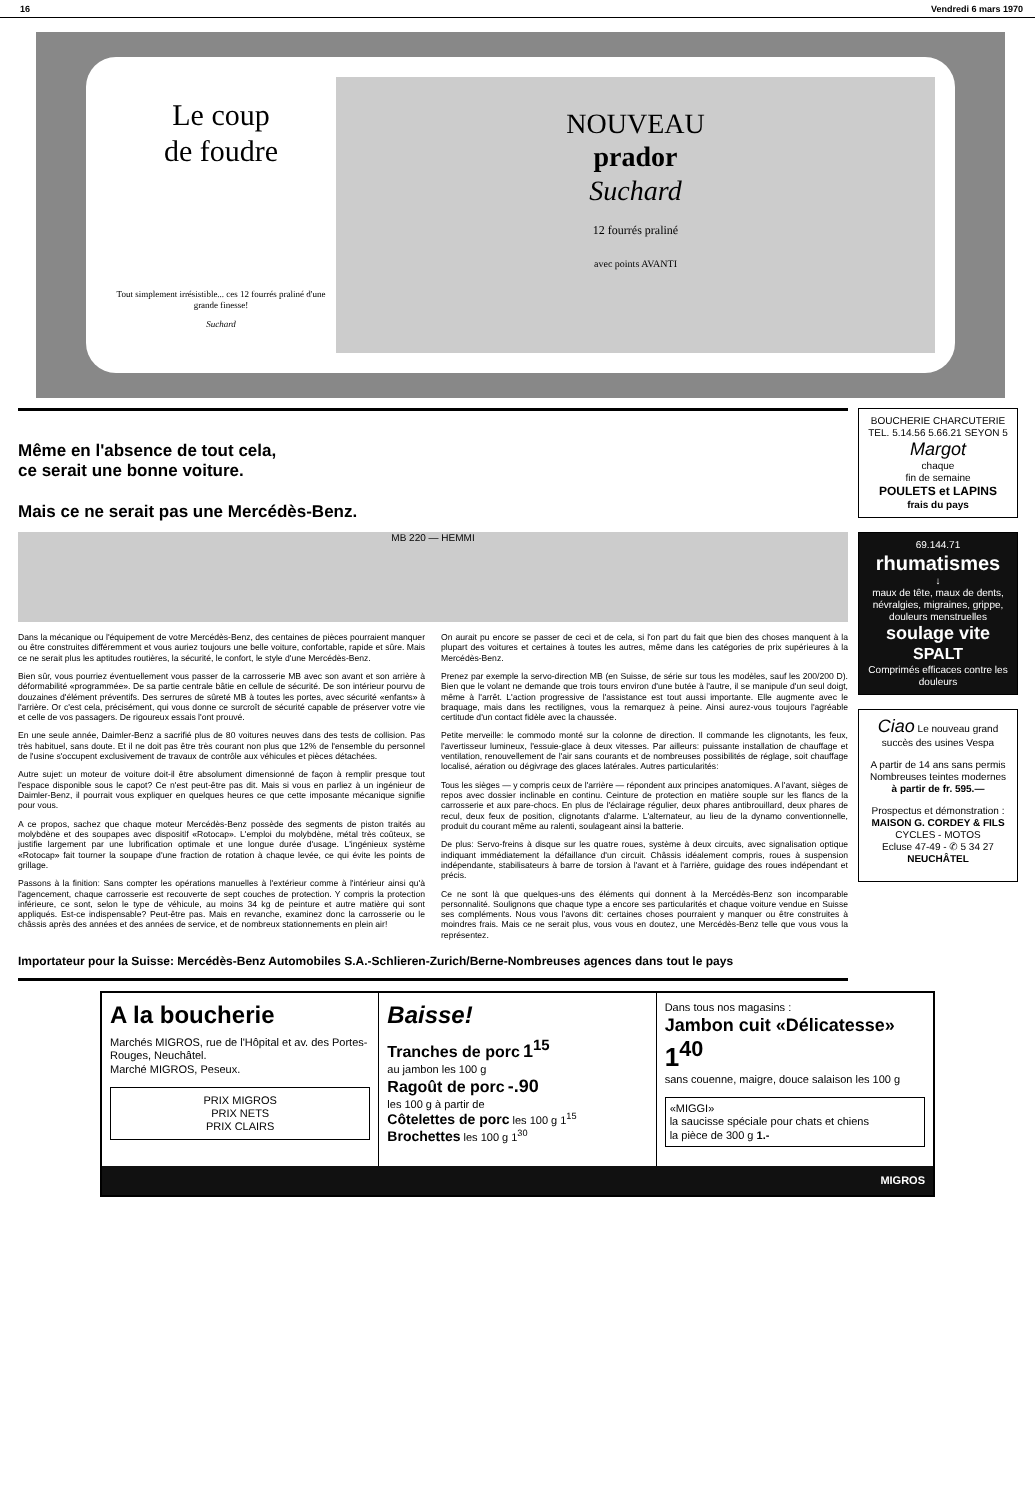16 Vendredi 6 mars 1970
Le coup
de foudre
Tout simplement irrésistible... ces 12 fourrés praliné d'une grande finesse!
Suchard
NOUVEAU
prador
Suchard
12 fourrés praliné
avec points AVANTI
Même en l'absence de tout cela,
ce serait une bonne voiture.
Mais ce ne serait pas une Mercédès-Benz.
MB 220 — HEMMI
Dans la mécanique ou l'équipement de votre Mercédès-Benz, des centaines de pièces pourraient manquer ou être construites différemment et vous auriez toujours une belle voiture, confortable, rapide et sûre. Mais ce ne serait plus les aptitudes routières, la sécurité, le confort, le style d'une Mercédès-Benz.
Bien sûr, vous pourriez éventuellement vous passer de la carrosserie MB avec son avant et son arrière à déformabilité «programmée». De sa partie centrale bâtie en cellule de sécurité. De son intérieur pourvu de douzaines d'élément préventifs. Des serrures de sûreté MB à toutes les portes, avec sécurité «enfants» à l'arrière. Or c'est cela, précisément, qui vous donne ce surcroît de sécurité capable de préserver votre vie et celle de vos passagers. De rigoureux essais l'ont prouvé.
En une seule année, Daimler-Benz a sacrifié plus de 80 voitures neuves dans des tests de collision. Pas très habituel, sans doute. Et il ne doit pas être très courant non plus que 12% de l'ensemble du personnel de l'usine s'occupent exclusivement de travaux de contrôle aux véhicules et pièces détachées.
Autre sujet: un moteur de voiture doit-il être absolument dimensionné de façon à remplir presque tout l'espace disponible sous le capot? Ce n'est peut-être pas dit. Mais si vous en parliez à un ingénieur de Daimler-Benz, il pourrait vous expliquer en quelques heures ce que cette imposante mécanique signifie pour vous.
A ce propos, sachez que chaque moteur Mercédès-Benz possède des segments de piston traités au molybdène et des soupapes avec dispositif «Rotocap». L'emploi du molybdène, métal très coûteux, se justifie largement par une lubrification optimale et une longue durée d'usage. L'ingénieux système «Rotocap» fait tourner la soupape d'une fraction de rotation à chaque levée, ce qui évite les points de grillage.
Passons à la finition: Sans compter les opérations manuelles à l'extérieur comme à l'intérieur ainsi qu'à l'agencement, chaque carrosserie est recouverte de sept couches de protection. Y compris la protection inférieure, ce sont, selon le type de véhicule, au moins 34 kg de peinture et autre matière qui sont appliqués. Est-ce indispensable? Peut-être pas. Mais en revanche, examinez donc la carrosserie ou le châssis après des années et des années de service, et de nombreux stationnements en plein air!
On aurait pu encore se passer de ceci et de cela, si l'on part du fait que bien des choses manquent à la plupart des voitures et certaines à toutes les autres, même dans les catégories de prix supérieures à la Mercédès-Benz.
Prenez par exemple la servo-direction MB (en Suisse, de série sur tous les modèles, sauf les 200/200 D). Bien que le volant ne demande que trois tours environ d'une butée à l'autre, il se manipule d'un seul doigt, même à l'arrêt. L'action progressive de l'assistance est tout aussi importante. Elle augmente avec le braquage, mais dans les rectilignes, vous la remarquez à peine. Ainsi aurez-vous toujours l'agréable certitude d'un contact fidèle avec la chaussée.
Petite merveille: le commodo monté sur la colonne de direction. Il commande les clignotants, les feux, l'avertisseur lumineux, l'essuie-glace à deux vitesses. Par ailleurs: puissante installation de chauffage et ventilation, renouvellement de l'air sans courants et de nombreuses possibilités de réglage, soit chauffage localisé, aération ou dégivrage des glaces latérales. Autres particularités:
Tous les sièges — y compris ceux de l'arrière — répondent aux principes anatomiques. A l'avant, sièges de repos avec dossier inclinable en continu. Ceinture de protection en matière souple sur les flancs de la carrosserie et aux pare-chocs. En plus de l'éclairage régulier, deux phares antibrouillard, deux phares de recul, deux feux de position, clignotants d'alarme. L'alternateur, au lieu de la dynamo conventionnelle, produit du courant même au ralenti, soulageant ainsi la batterie.
De plus: Servo-freins à disque sur les quatre roues, système à deux circuits, avec signalisation optique indiquant immédiatement la défaillance d'un circuit. Châssis idéalement compris, roues à suspension indépendante, stabilisateurs à barre de torsion à l'avant et à l'arrière, guidage des roues indépendant et précis.
Ce ne sont là que quelques-uns des éléments qui donnent à la Mercédès-Benz son incomparable personnalité. Soulignons que chaque type a encore ses particularités et chaque voiture vendue en Suisse ses compléments. Nous vous l'avons dit: certaines choses pourraient y manquer ou être construites à moindres frais. Mais ce ne serait plus, vous vous en doutez, une Mercédès-Benz telle que vous vous la représentez.
Importateur pour la Suisse: Mercédès-Benz Automobiles S.A.-Schlieren-Zurich/Berne-Nombreuses agences dans tout le pays
BOUCHERIE CHARCUTERIE TEL. 5.14.56 5.66.21 SEYON 5 Margot
chaque
fin de semaine
POULETS et LAPINS
frais du pays
69.144.71
rhumatismes
↓
maux de tête, maux de dents, névralgies, migraines, grippe, douleurs menstruelles
soulage vite
SPALT
Comprimés efficaces contre les douleurs
Ciao Le nouveau grand succès des usines Vespa
A partir de 14 ans sans permis
Nombreuses teintes modernes
à partir de fr. 595.—
Prospectus et démonstration :
MAISON G. CORDEY & FILS
CYCLES - MOTOS
Ecluse 47-49 - ✆ 5 34 27
NEUCHÂTEL
A la boucherie
Marchés MIGROS, rue de l'Hôpital et av. des Portes-Rouges, Neuchâtel.
Marché MIGROS, Peseux.
PRIX MIGROS
PRIX NETS
PRIX CLAIRS
Baisse!
Tranches de porc 1<sup>15</sup>
au jambon les 100 g
Ragoût de porc -.90
les 100 g à partir de
Côtelettes de porc les 100 g 1<sup>15</sup>
Brochettes les 100 g 1<sup>30</sup>
Dans tous nos magasins :
Jambon cuit «Délicatesse» 1<sup>40</sup>
sans couenne, maigre, douce salaison les 100 g
«MIGGI»
la saucisse spéciale pour chats et chiens
la pièce de 300 g 1.-
MIGROS